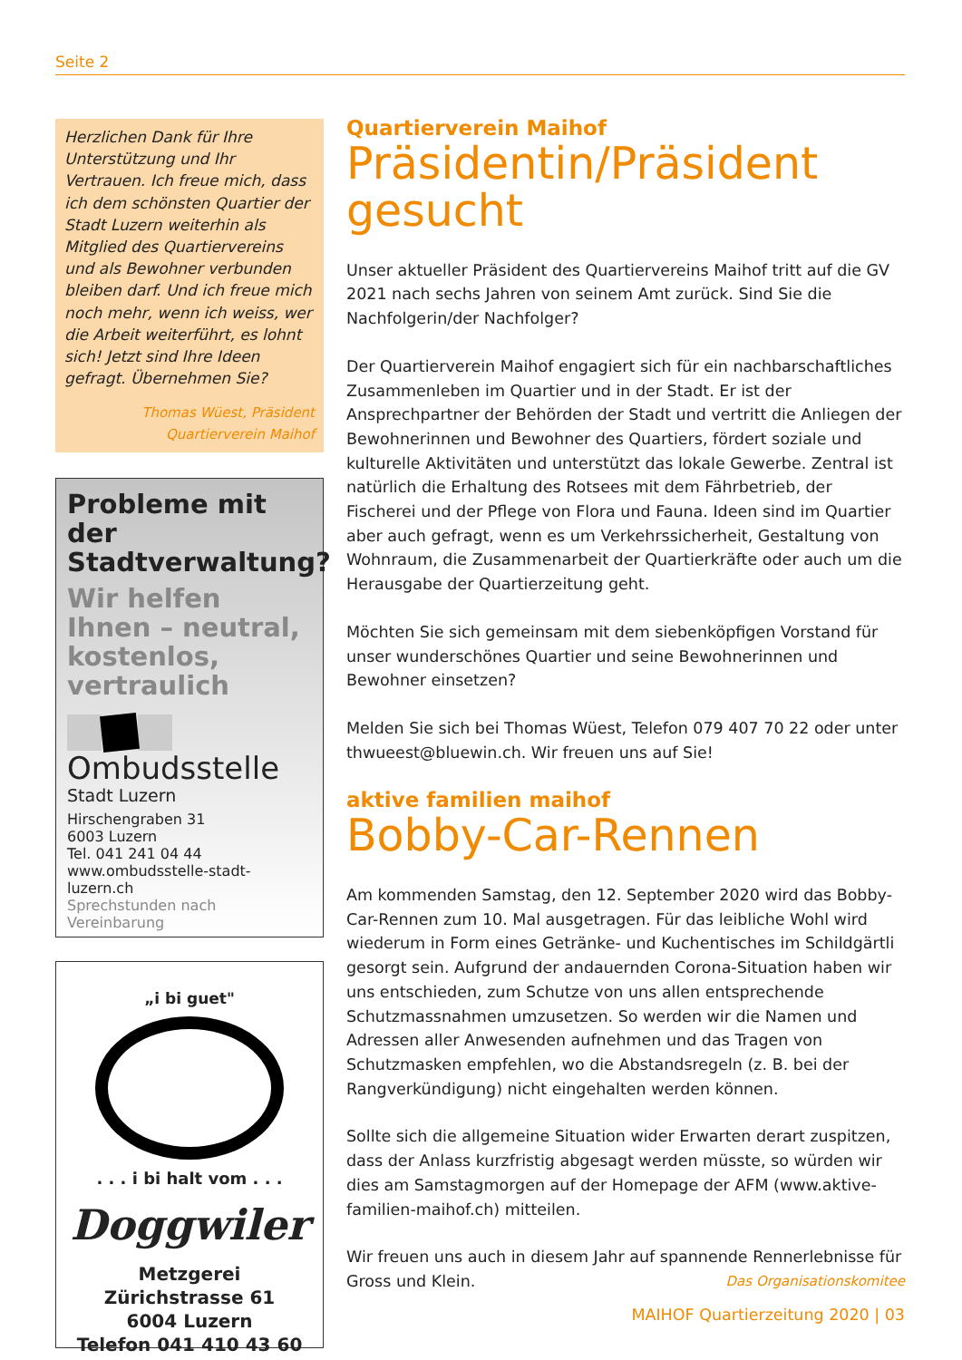Seite 2
Herzlichen Dank für Ihre Unterstützung und Ihr Vertrauen. Ich freue mich, dass ich dem schönsten Quartier der Stadt Luzern weiterhin als Mitglied des Quartiervereins und als Bewohner verbunden bleiben darf. Und ich freue mich noch mehr, wenn ich weiss, wer die Arbeit weiterführt, es lohnt sich! Jetzt sind Ihre Ideen gefragt. Übernehmen Sie?
Thomas Wüest, Präsident
Quartierverein Maihof
Probleme mit der Stadtverwaltung?
Wir helfen Ihnen – neutral, kostenlos, vertraulich
Ombudsstelle
Stadt Luzern
Hirschengraben 31
6003 Luzern
Tel. 041 241 04 44
www.ombudsstelle-stadt-luzern.ch
Sprechstunden nach Vereinbarung
„i bi guet"
. . . i bi halt vom . . .
Doggwiler
Metzgerei
Zürichstrasse 61
6004 Luzern
Telefon 041 410 43 60
Quartierverein Maihof
Präsidentin/Präsident gesucht
Unser aktueller Präsident des Quartiervereins Maihof tritt auf die GV 2021 nach sechs Jahren von seinem Amt zurück. Sind Sie die Nachfolgerin/der Nachfolger?
Der Quartierverein Maihof engagiert sich für ein nachbarschaftliches Zusammenleben im Quartier und in der Stadt. Er ist der Ansprechpartner der Behörden der Stadt und vertritt die Anliegen der Bewohnerinnen und Bewohner des Quartiers, fördert soziale und kulturelle Aktivitäten und unterstützt das lokale Gewerbe. Zentral ist natürlich die Erhaltung des Rotsees mit dem Fährbetrieb, der Fischerei und der Pflege von Flora und Fauna. Ideen sind im Quartier aber auch gefragt, wenn es um Verkehrssicherheit, Gestaltung von Wohnraum, die Zusammenarbeit der Quartierkräfte oder auch um die Herausgabe der Quartierzeitung geht.
Möchten Sie sich gemeinsam mit dem siebenköpfigen Vorstand für unser wunderschönes Quartier und seine Bewohnerinnen und Bewohner einsetzen?
Melden Sie sich bei Thomas Wüest, Telefon 079 407 70 22 oder unter thwueest@bluewin.ch. Wir freuen uns auf Sie!
aktive familien maihof
Bobby-Car-Rennen
Am kommenden Samstag, den 12. September 2020 wird das Bobby-Car-Rennen zum 10. Mal ausgetragen. Für das leibliche Wohl wird wiederum in Form eines Getränke- und Kuchentisches im Schildgärtli gesorgt sein. Aufgrund der andauernden Corona-Situation haben wir uns entschieden, zum Schutze von uns allen entsprechende Schutzmassnahmen umzusetzen. So werden wir die Namen und Adressen aller Anwesenden aufnehmen und das Tragen von Schutzmasken empfehlen, wo die Abstandsregeln (z. B. bei der Rangverkündigung) nicht eingehalten werden können.
Sollte sich die allgemeine Situation wider Erwarten derart zuspitzen, dass der Anlass kurzfristig abgesagt werden müsste, so würden wir dies am Samstagmorgen auf der Homepage der AFM (www.aktive-familien-maihof.ch) mitteilen.
Wir freuen uns auch in diesem Jahr auf spannende Rennerlebnisse für Gross und Klein. Das Organisationskomitee
MAIHOF Quartierzeitung 2020 | 03